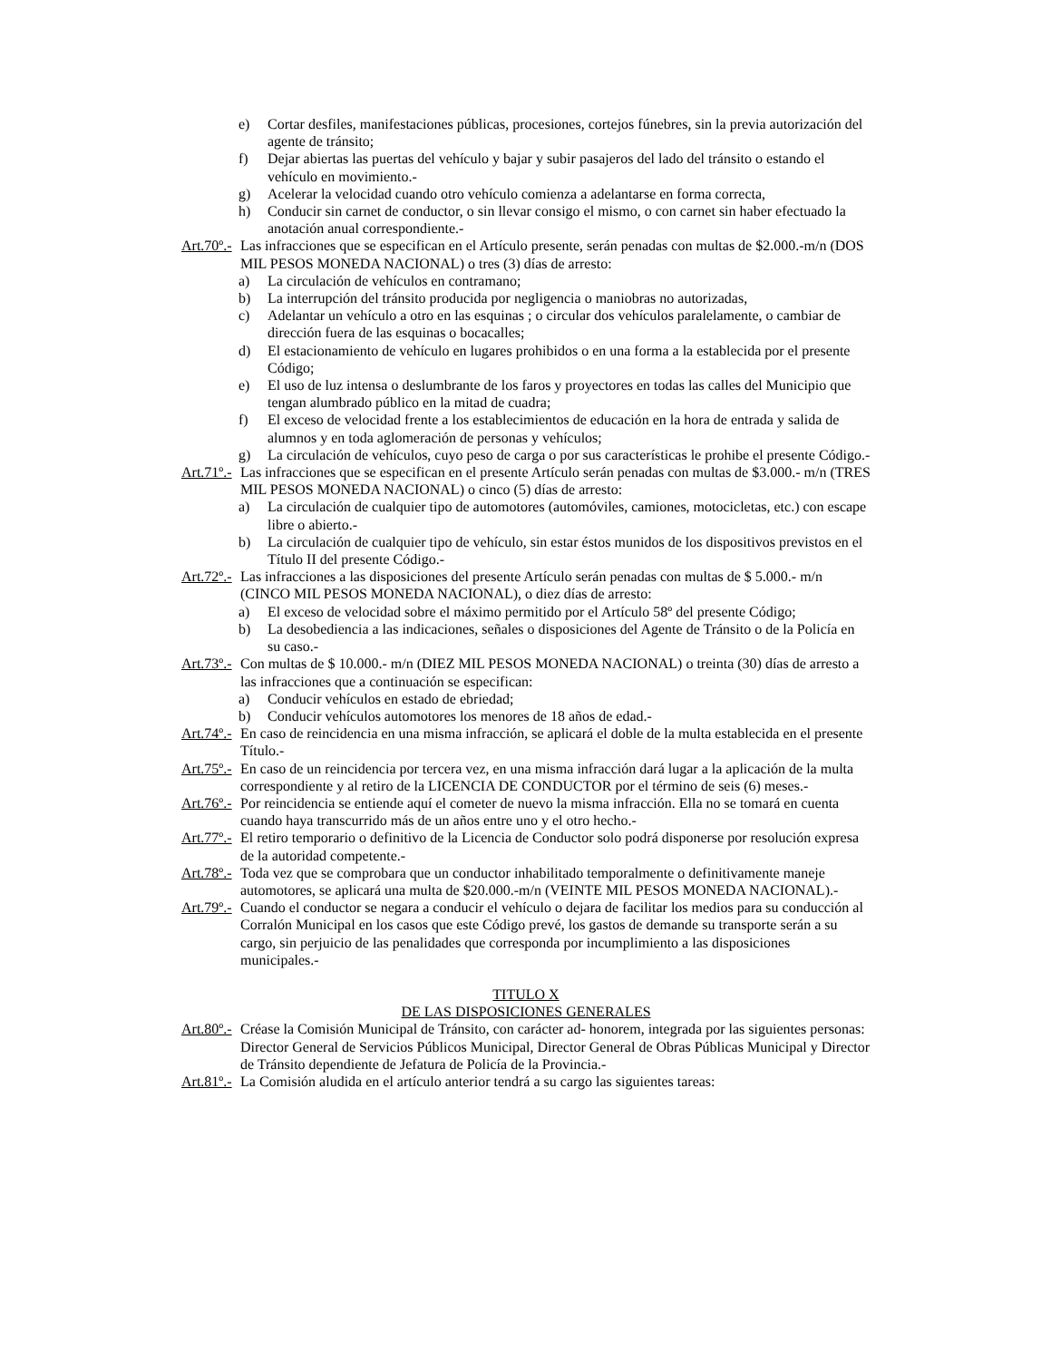e) Cortar desfiles, manifestaciones públicas, procesiones, cortejos fúnebres, sin la previa autorización del agente de tránsito;
f) Dejar abiertas las puertas del vehículo y bajar y subir pasajeros del lado del tránsito o estando el vehículo en movimiento.-
g) Acelerar la velocidad cuando otro vehículo comienza a adelantarse en forma correcta,
h) Conducir sin carnet de conductor, o sin llevar consigo el mismo, o con carnet sin haber efectuado la anotación anual correspondiente.-
Art.70º.- Las infracciones que se especifican en el Artículo presente, serán penadas con multas de $2.000.-m/n (DOS MIL PESOS MONEDA NACIONAL) o tres (3) días de arresto:
a) La circulación de vehículos en contramano;
b) La interrupción del tránsito producida por negligencia o maniobras no autorizadas,
c) Adelantar un vehículo a otro en las esquinas ; o circular dos vehículos paralelamente, o cambiar de dirección fuera de las esquinas o bocacalles;
d) El estacionamiento de vehículo en lugares prohibidos o en una forma a la establecida por el presente Código;
e) El uso de luz intensa o deslumbrante de los faros y proyectores en todas las calles del Municipio que tengan alumbrado público en la mitad de cuadra;
f) El exceso de velocidad frente a los establecimientos de educación en la hora de entrada y salida de alumnos y en toda aglomeración de personas y vehículos;
g) La circulación de vehículos, cuyo peso de carga o por sus características le prohibe el presente Código.-
Art.71º.- Las infracciones que se especifican en el presente Artículo serán penadas con multas de $3.000.- m/n (TRES MIL PESOS MONEDA NACIONAL) o cinco (5) días de arresto:
a) La circulación de cualquier tipo de automotores (automóviles, camiones, motocicletas, etc.) con escape libre o abierto.-
b) La circulación de cualquier tipo de vehículo, sin estar éstos munidos de los dispositivos previstos en el Título II del presente Código.-
Art.72º.- Las infracciones a las disposiciones del presente Artículo serán penadas con multas de $ 5.000.- m/n (CINCO MIL PESOS MONEDA NACIONAL), o diez días de arresto:
a) El exceso de velocidad sobre el máximo permitido por el Artículo 58º del presente Código;
b) La desobediencia a las indicaciones, señales o disposiciones del Agente de Tránsito o de la Policía en su caso.-
Art.73º.- Con multas de $ 10.000.- m/n (DIEZ MIL PESOS MONEDA NACIONAL) o treinta (30) días de arresto a las infracciones que a continuación se especifican:
a) Conducir vehículos en estado de ebriedad;
b) Conducir vehículos automotores los menores de 18 años de edad.-
Art.74º.- En caso de reincidencia en una misma infracción, se aplicará el doble de la multa establecida en el presente Título.-
Art.75º.- En caso de un reincidencia por tercera vez, en una misma infracción dará lugar a la aplicación de la multa correspondiente y al retiro de la LICENCIA DE CONDUCTOR por el término de seis (6) meses.-
Art.76º.- Por reincidencia se entiende aquí el cometer de nuevo la misma infracción. Ella no se tomará en cuenta cuando haya transcurrido más de un años entre uno y el otro hecho.-
Art.77º.- El retiro temporario o definitivo de la Licencia de Conductor solo podrá disponerse por resolución expresa de la autoridad competente.-
Art.78º.- Toda vez que se comprobara que un conductor inhabilitado temporalmente o definitivamente maneje automotores, se aplicará una multa de $20.000.-m/n (VEINTE MIL PESOS MONEDA NACIONAL).-
Art.79º.- Cuando el conductor se negara a conducir el vehículo o dejara de facilitar los medios para su conducción al Corralón Municipal en los casos que este Código prevé, los gastos de demande su transporte serán a su cargo, sin perjuicio de las penalidades que corresponda por incumplimiento a las disposiciones municipales.-
TITULO X
DE LAS DISPOSICIONES GENERALES
Art.80º.- Créase la Comisión Municipal de Tránsito, con carácter ad- honorem, integrada por las siguientes personas: Director General de Servicios Públicos Municipal, Director General de Obras Públicas Municipal y Director de Tránsito dependiente de Jefatura de Policía de la Provincia.-
Art.81º.- La Comisión aludida en el artículo anterior tendrá a su cargo las siguientes tareas: